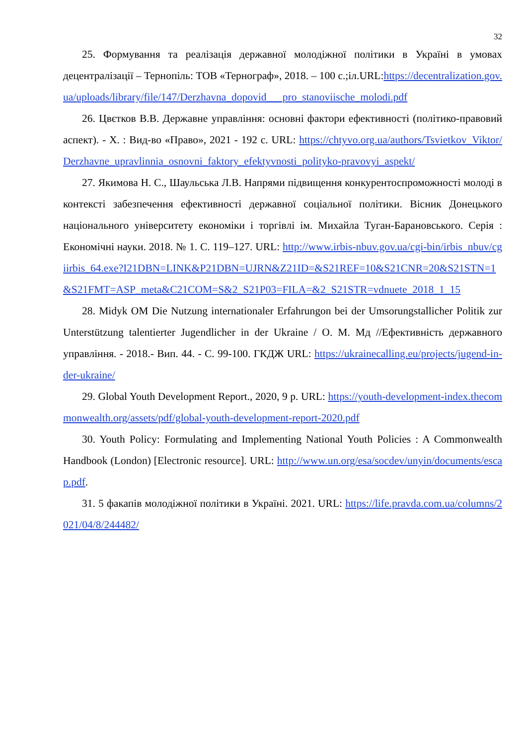32
25. Формування та реалізація державної молодіжної політики в Україні в умовах децентралізації – Тернопіль: ТОВ «Тернограф», 2018. – 100 с.;іл.URL:https://decentralization.gov.ua/uploads/library/file/147/Derzhavna_dopovid___pro_stanoviische_molodi.pdf
26. Цвєтков В.В. Державне управління: основні фактори ефективності (політико-правовий аспект). - Х. : Вид-во «Право», 2021 - 192 с. URL: https://chtyvo.org.ua/authors/Tsvietkov_Viktor/Derzhavne_upravlinnia_osnovni_faktory_efektyvnosti_polityko-pravovyi_aspekt/
27. Якимова Н. С., Шаульська Л.В. Напрями підвищення конкурентоспроможності молоді в контексті забезпечення ефективності державної соціальної політики. Вісник Донецького національного університету економіки і торгівлі ім. Михайла Туган-Барановського. Серія : Економічні науки. 2018. № 1. С. 119–127. URL: http://www.irbis-nbuv.gov.ua/cgi-bin/irbis_nbuv/cgiirbis_64.exe?I21DBN=LINK&P21DBN=UJRN&Z21ID=&S21REF=10&S21CNR=20&S21STN=1&S21FMT=ASP_meta&C21COM=S&2_S21P03=FILA=&2_S21STR=vdnuete_2018_1_15
28. Midyk OM Die Nutzung internationaler Erfahrungon bei der Umsorungstallicher Politik zur Unterstützung talentierter Jugendlicher in der Ukraine / О. М. Мд //Ефективність державного управління. - 2018.- Вип. 44. - С. 99-100. ГКДЖ URL: https://ukrainecalling.eu/projects/jugend-in-der-ukraine/
29. Global Youth Development Report., 2020, 9 p. URL: https://youth-development-index.thecommonwealth.org/assets/pdf/global-youth-development-report-2020.pdf
30. Youth Policy: Formulating and Implementing National Youth Policies : A Commonwealth Handbook (London) [Electronic resource]. URL: http://www.un.org/esa/socdev/unyin/documents/escap.pdf.
31. 5 факапів молодіжної політики в Україні. 2021. URL: https://life.pravda.com.ua/columns/2021/04/8/244482/